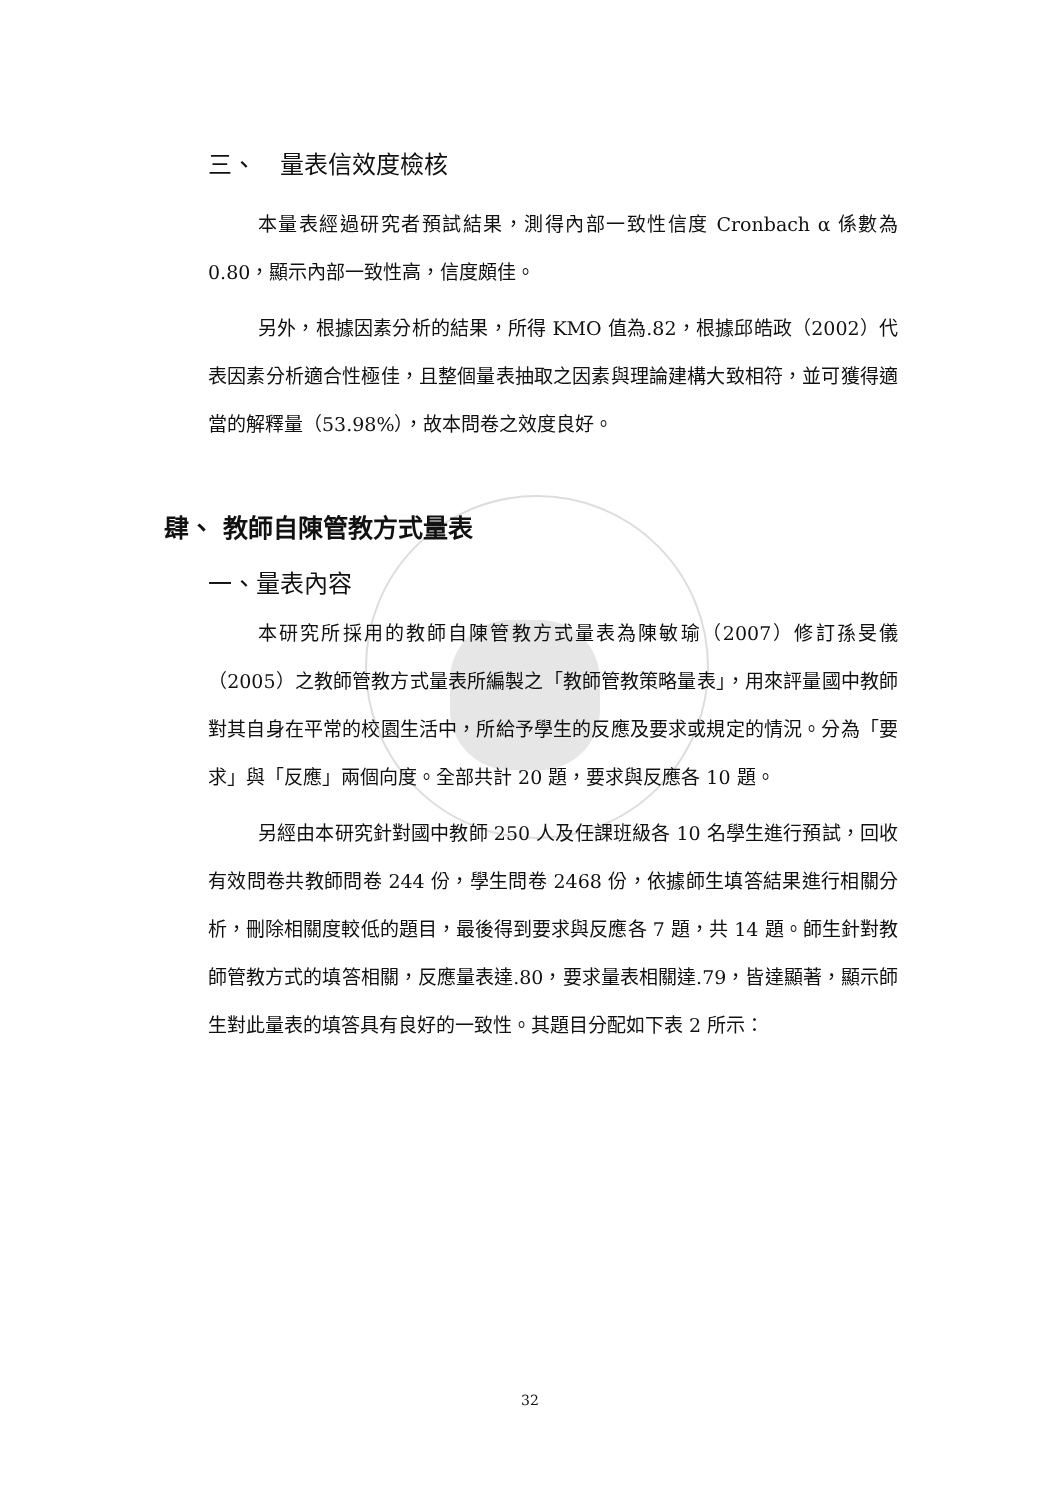三、　量表信效度檢核
本量表經過研究者預試結果，測得內部一致性信度 Cronbach α 係數為 0.80，顯示內部一致性高，信度頗佳。
另外，根據因素分析的結果，所得 KMO 值為.82，根據邱皓政（2002）代表因素分析適合性極佳，且整個量表抽取之因素與理論建構大致相符，並可獲得適當的解釋量（53.98%），故本問卷之效度良好。
肆、 教師自陳管教方式量表
一、量表內容
本研究所採用的教師自陳管教方式量表為陳敏瑜（2007）修訂孫旻儀（2005）之教師管教方式量表所編製之「教師管教策略量表」，用來評量國中教師對其自身在平常的校園生活中，所給予學生的反應及要求或規定的情況。分為「要求」與「反應」兩個向度。全部共計 20 題，要求與反應各 10 題。
另經由本研究針對國中教師 250 人及任課班級各 10 名學生進行預試，回收有效問卷共教師問卷 244 份，學生問卷 2468 份，依據師生填答結果進行相關分析，刪除相關度較低的題目，最後得到要求與反應各 7 題，共 14 題。師生針對教師管教方式的填答相關，反應量表達.80，要求量表相關達.79，皆達顯著，顯示師生對此量表的填答具有良好的一致性。其題目分配如下表 2 所示：
32